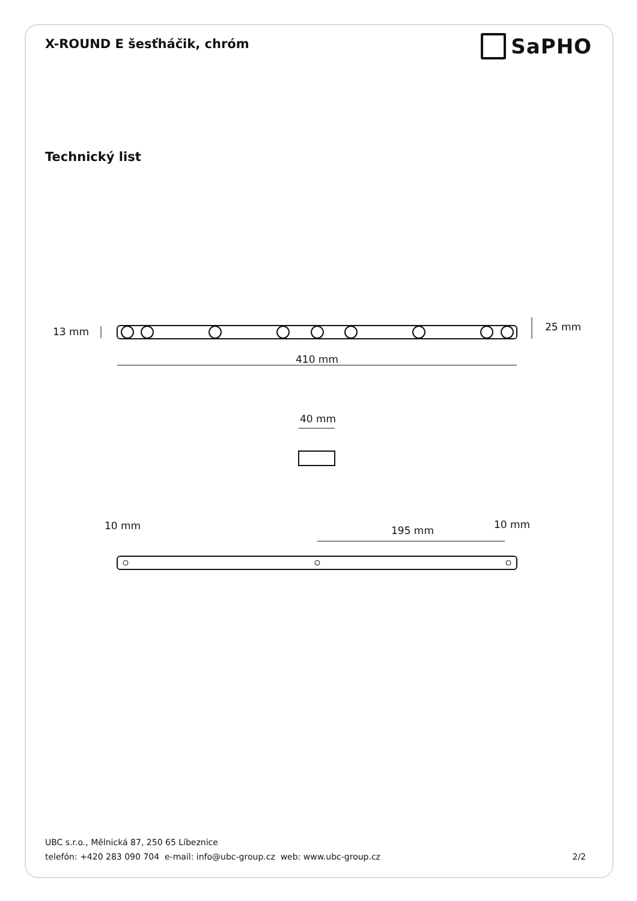X-ROUND E šesťháčik, chróm
SaPHO
Technický list
13 mm
25 mm
410 mm
40 mm
10 mm
195 mm
10 mm
UBC s.r.o., Mělnická 87, 250 65 Líbeznice
telefón: +420 283 090 704 e-mail: info@ubc-group.cz web: www.ubc-group.cz
2/2